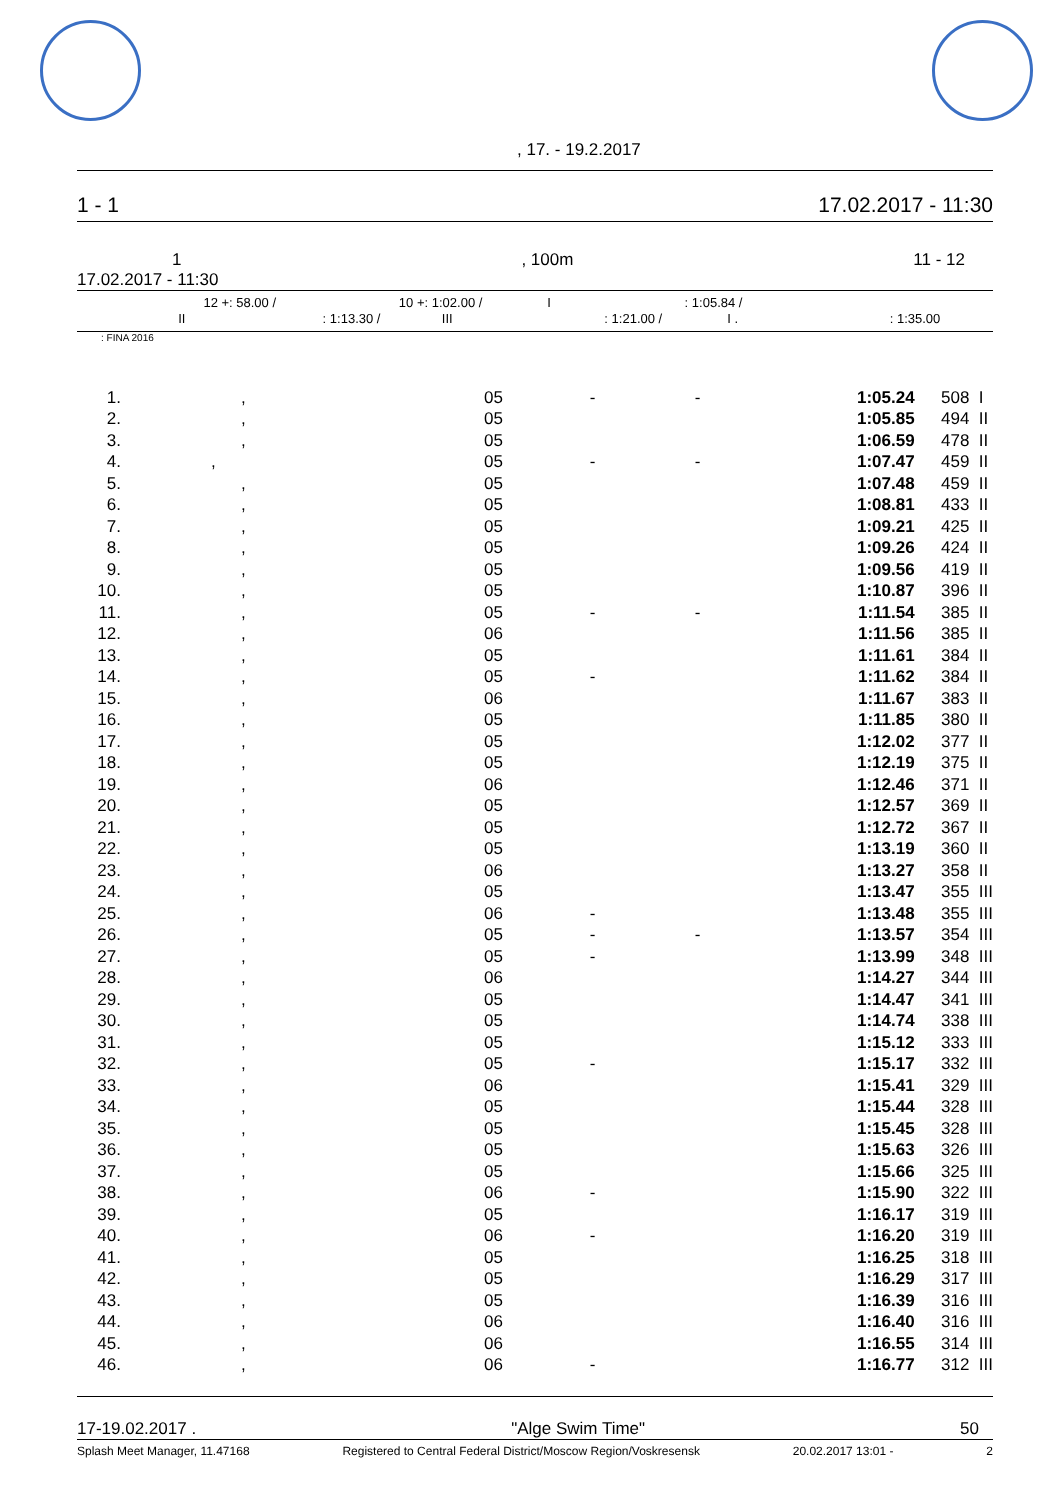, 17. - 19.2.2017
1 - 1 17.02.2017 - 11:30
1, 100m 11 - 12
17.02.2017 - 11:30
12 +: 58.00 / 10 +: 1:02.00 / I : 1:05.84 /
II : 1:13.30 / III : 1:21.00 / I . : 1:35.00
: FINA 2016
| 1. | , | 05 | - | - | 1:05.24 | 508 | I |
| 2. | , | 05 | | | 1:05.85 | 494 | II |
| 3. | , | 05 | | | 1:06.59 | 478 | II |
| 4. | , | 05 | - | - | 1:07.47 | 459 | II |
| 5. | , | 05 | | | 1:07.48 | 459 | II |
| 6. | , | 05 | | | 1:08.81 | 433 | II |
| 7. | , | 05 | | | 1:09.21 | 425 | II |
| 8. | , | 05 | | | 1:09.26 | 424 | II |
| 9. | , | 05 | | | 1:09.56 | 419 | II |
| 10. | , | 05 | | | 1:10.87 | 396 | II |
| 11. | , | 05 | - | - | 1:11.54 | 385 | II |
| 12. | , | 06 | | | 1:11.56 | 385 | II |
| 13. | , | 05 | | | 1:11.61 | 384 | II |
| 14. | , | 05 | - | | 1:11.62 | 384 | II |
| 15. | , | 06 | | | 1:11.67 | 383 | II |
| 16. | , | 05 | | | 1:11.85 | 380 | II |
| 17. | , | 05 | | | 1:12.02 | 377 | II |
| 18. | , | 05 | | | 1:12.19 | 375 | II |
| 19. | , | 06 | | | 1:12.46 | 371 | II |
| 20. | , | 05 | | | 1:12.57 | 369 | II |
| 21. | , | 05 | | | 1:12.72 | 367 | II |
| 22. | , | 05 | | | 1:13.19 | 360 | II |
| 23. | , | 06 | | | 1:13.27 | 358 | II |
| 24. | , | 05 | | | 1:13.47 | 355 | III |
| 25. | , | 06 | - | | 1:13.48 | 355 | III |
| 26. | , | 05 | - | - | 1:13.57 | 354 | III |
| 27. | , | 05 | - | | 1:13.99 | 348 | III |
| 28. | , | 06 | | | 1:14.27 | 344 | III |
| 29. | , | 05 | | | 1:14.47 | 341 | III |
| 30. | , | 05 | | | 1:14.74 | 338 | III |
| 31. | , | 05 | | | 1:15.12 | 333 | III |
| 32. | , | 05 | - | | 1:15.17 | 332 | III |
| 33. | , | 06 | | | 1:15.41 | 329 | III |
| 34. | , | 05 | | | 1:15.44 | 328 | III |
| 35. | , | 05 | | | 1:15.45 | 328 | III |
| 36. | , | 05 | | | 1:15.63 | 326 | III |
| 37. | , | 05 | | | 1:15.66 | 325 | III |
| 38. | , | 06 | - | | 1:15.90 | 322 | III |
| 39. | , | 05 | | | 1:16.17 | 319 | III |
| 40. | , | 06 | - | | 1:16.20 | 319 | III |
| 41. | , | 05 | | | 1:16.25 | 318 | III |
| 42. | , | 05 | | | 1:16.29 | 317 | III |
| 43. | , | 05 | | | 1:16.39 | 316 | III |
| 44. | , | 06 | | | 1:16.40 | 316 | III |
| 45. | , | 06 | | | 1:16.55 | 314 | III |
| 46. | , | 06 | - | | 1:16.77 | 312 | III |
17-19.02.2017 . "Alge Swim Time" 50
Splash Meet Manager, 11.47168 Registered to Central Federal District/Moscow Region/Voskresensk 20.02.2017 13:01 - 2